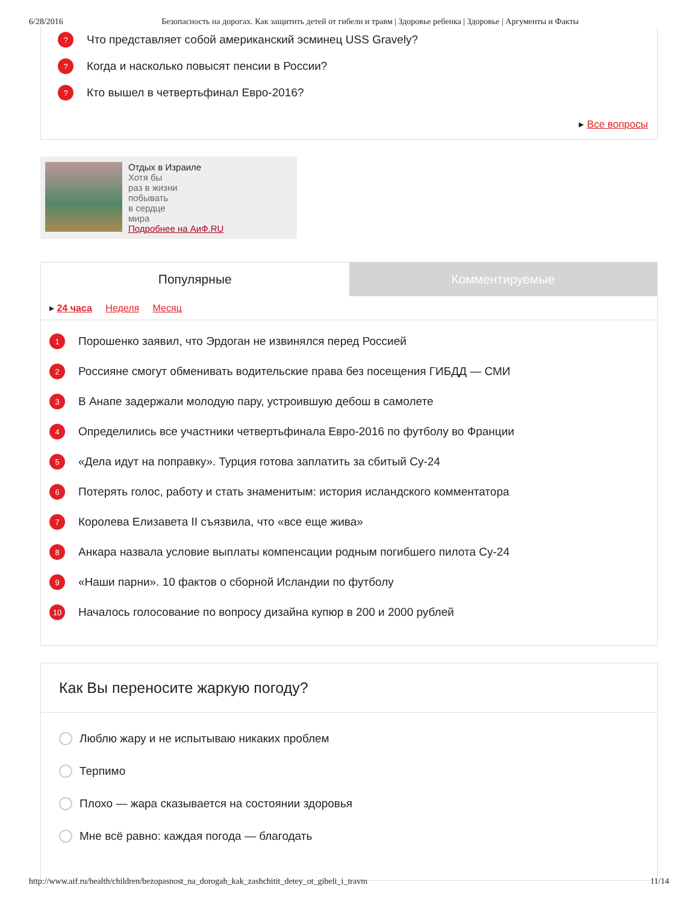6/28/2016 Безопасность на дорогах. Как защитить детей от гибели и травм | Здоровье ребенка | Здоровье | Аргументы и Факты
? Что представляет собой американский эсминец USS Gravely?
? Когда и насколько повысят пенсии в России?
? Кто вышел в четвертьфинал Евро-2016?
▸ Все вопросы
Отдых в Израиле
Хотя бы
раз в жизни
побывать
в сердце
мира
Подробнее на АиФ.RU
Популярные Комментируемые
▸ 24 часа Неделя Месяц
1 Порошенко заявил, что Эрдоган не извинялся перед Россией
2 Россияне смогут обменивать водительские права без посещения ГИБДД — СМИ
3 В Анапе задержали молодую пару, устроившую дебош в самолете
4 Определились все участники четвертьфинала Евро-2016 по футболу во Франции
5 «Дела идут на поправку». Турция готова заплатить за сбитый Су-24
6 Потерять голос, работу и стать знаменитым: история исландского комментатора
7 Королева Елизавета II съязвила, что «все еще жива»
8 Анкара назвала условие выплаты компенсации родным погибшего пилота Су-24
9 «Наши парни». 10 фактов о сборной Исландии по футболу
10 Началось голосование по вопросу дизайна купюр в 200 и 2000 рублей
Как Вы переносите жаркую погоду?
Люблю жару и не испытываю никаких проблем
Терпимо
Плохо — жара сказывается на состоянии здоровья
Мне всё равно: каждая погода — благодать
http://www.aif.ru/health/children/bezopasnost_na_dorogah_kak_zashchitit_detey_ot_gibeli_i_travm 11/14